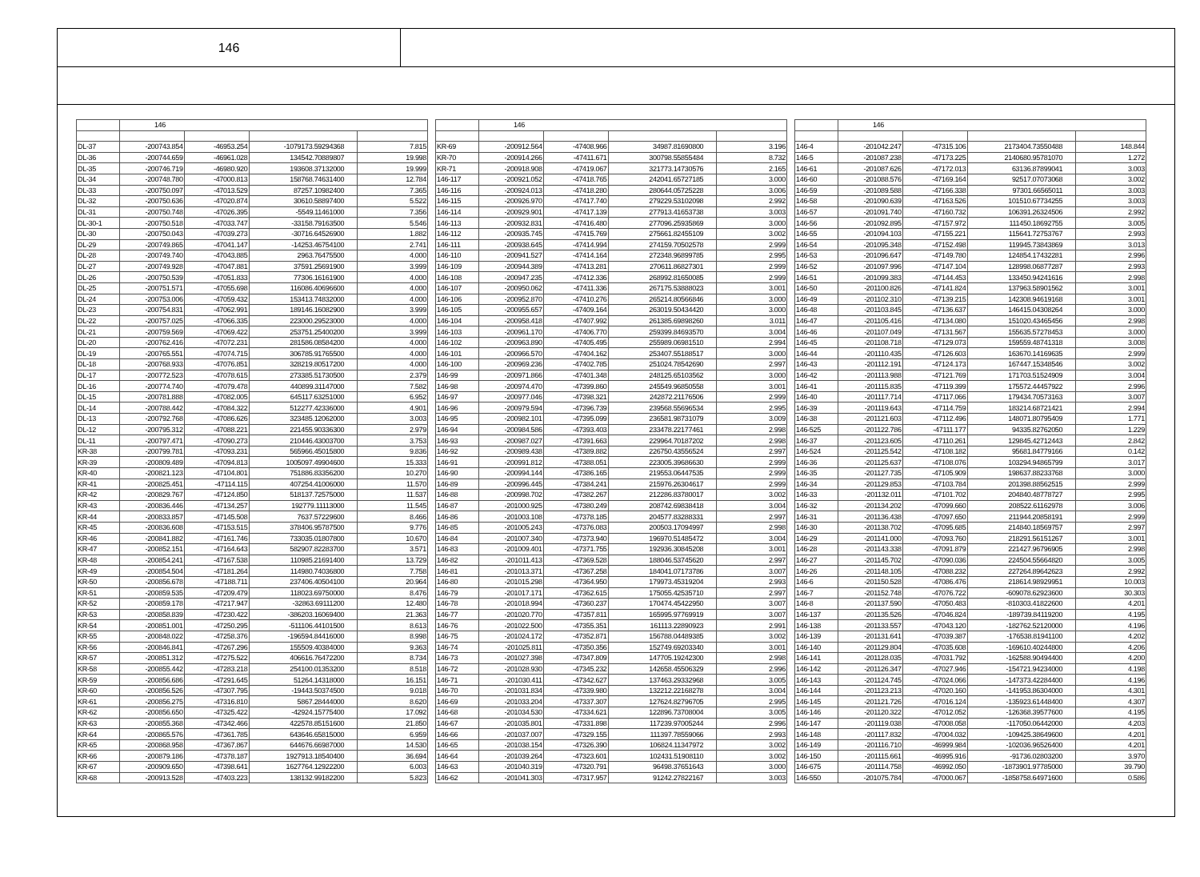146
| | 146 | | | |
| --- | --- | --- | --- | --- |
| DL-37 | -200743.854 | -46953.254 | -1079173.59294368 | 7.815 |
| DL-36 | -200744.659 | -46961.028 | 134542.70889807 | 19.998 |
| DL-35 | -200746.719 | -46980.920 | 193608.37132000 | 19.999 |
| DL-34 | -200748.780 | -47000.813 | 158768.74631400 | 12.784 |
| DL-33 | -200750.097 | -47013.529 | 87257.10982400 | 7.365 |
| DL-32 | -200750.636 | -47020.874 | 30610.58897400 | 5.522 |
| DL-31 | -200750.748 | -47026.395 | -5549.11461000 | 7.356 |
| DL-30-1 | -200750.518 | -47033.747 | -33158.79163500 | 5.546 |
| DL-30 | -200750.043 | -47039.273 | -30716.64526900 | 1.882 |
| DL-29 | -200749.865 | -47041.147 | -14253.46754100 | 2.741 |
| DL-28 | -200749.740 | -47043.885 | 2963.76475500 | 4.000 |
| DL-27 | -200749.928 | -47047.881 | 37591.25691900 | 3.999 |
| DL-26 | -200750.539 | -47051.833 | 77306.16161900 | 4.000 |
| DL-25 | -200751.571 | -47055.698 | 116086.40696600 | 4.000 |
| DL-24 | -200753.006 | -47059.432 | 153413.74832000 | 4.000 |
| DL-23 | -200754.831 | -47062.991 | 189146.16082900 | 3.999 |
| DL-22 | -200757.025 | -47066.335 | 223000.29523000 | 4.000 |
| DL-21 | -200759.569 | -47069.422 | 253751.25400200 | 3.999 |
| DL-20 | -200762.416 | -47072.231 | 281586.08584200 | 4.000 |
| DL-19 | -200765.551 | -47074.715 | 306785.91765500 | 4.000 |
| DL-18 | -200768.933 | -47076.851 | 328219.80517200 | 4.000 |
| DL-17 | -200772.523 | -47078.615 | 273385.51730500 | 2.379 |
| DL-16 | -200774.740 | -47079.478 | 440899.31147000 | 7.582 |
| DL-15 | -200781.888 | -47082.005 | 645117.63251000 | 6.952 |
| DL-14 | -200788.442 | -47084.322 | 512277.42336000 | 4.901 |
| DL-13 | -200792.768 | -47086.626 | 323485.12062000 | 3.003 |
| DL-12 | -200795.312 | -47088.221 | 221455.90336300 | 2.979 |
| DL-11 | -200797.471 | -47090.273 | 210446.43003700 | 3.753 |
| KR-38 | -200799.781 | -47093.231 | 565966.45015800 | 9.836 |
| KR-39 | -200809.489 | -47094.813 | 1005097.49904600 | 15.333 |
| KR-40 | -200821.123 | -47104.801 | 751886.83356200 | 10.270 |
| KR-41 | -200825.451 | -47114.115 | 407254.41006000 | 11.570 |
| KR-42 | -200829.767 | -47124.850 | 518137.72575000 | 11.537 |
| KR-43 | -200836.446 | -47134.257 | 192779.11113000 | 11.545 |
| KR-44 | -200833.857 | -47145.508 | 7637.57229600 | 8.466 |
| KR-45 | -200836.608 | -47153.515 | 378406.95787500 | 9.776 |
| KR-46 | -200841.882 | -47161.746 | 733035.01807800 | 10.670 |
| KR-47 | -200852.151 | -47164.643 | 582907.82283700 | 3.571 |
| KR-48 | -200854.241 | -47167.538 | 110985.21691400 | 13.729 |
| KR-49 | -200854.504 | -47181.264 | 114980.74036800 | 7.758 |
| KR-50 | -200856.678 | -47188.711 | 237406.40504100 | 20.964 |
| KR-51 | -200859.535 | -47209.479 | 118023.69750000 | 8.476 |
| KR-52 | -200859.178 | -47217.947 | -32863.69111200 | 12.480 |
| KR-53 | -200858.839 | -47230.422 | -386203.16069400 | 21.363 |
| KR-54 | -200851.001 | -47250.295 | -511106.44101500 | 8.613 |
| KR-55 | -200848.022 | -47258.376 | -196594.84416000 | 8.998 |
| KR-56 | -200846.841 | -47267.296 | 155509.40384000 | 9.363 |
| KR-57 | -200851.312 | -47275.522 | 406616.76472200 | 8.734 |
| KR-58 | -200855.442 | -47283.218 | 254100.01353200 | 8.518 |
| KR-59 | -200856.686 | -47291.645 | 51264.14318000 | 16.151 |
| KR-60 | -200856.526 | -47307.795 | -19443.50374500 | 9.018 |
| KR-61 | -200856.275 | -47316.810 | 5867.28444000 | 8.620 |
| KR-62 | -200856.650 | -47325.422 | -42924.15775400 | 17.092 |
| KR-63 | -200855.368 | -47342.466 | 422578.85151600 | 21.850 |
| KR-64 | -200865.576 | -47361.785 | 643646.65815000 | 6.959 |
| KR-65 | -200868.958 | -47367.867 | 644676.66987000 | 14.530 |
| KR-66 | -200879.186 | -47378.187 | 1927913.18540400 | 36.694 |
| KR-67 | -200909.650 | -47398.641 | 1627764.12922200 | 6.003 |
| KR-68 | -200913.528 | -47403.223 | 138132.99182200 | 5.823 |
| | 146 | | | |
| --- | --- | --- | --- | --- |
| KR-69 | -200912.564 | -47408.966 | 34987.81690800 | 3.196 |
| KR-70 | -200914.266 | -47411.671 | 300798.55855484 | 8.732 |
| KR-71 | -200918.908 | -47419.067 | 321773.14730576 | 2.165 |
| 146-117 | -200921.052 | -47418.765 | 242041.65727185 | 3.000 |
| 146-116 | -200924.013 | -47418.280 | 280644.05725228 | 3.006 |
| 146-115 | -200926.970 | -47417.740 | 279229.53102098 | 2.992 |
| 146-114 | -200929.901 | -47417.139 | 277913.41653738 | 3.003 |
| 146-113 | -200932.831 | -47416.480 | 277096.25935869 | 3.000 |
| 146-112 | -200935.745 | -47415.769 | 275661.82455109 | 3.002 |
| 146-111 | -200938.645 | -47414.994 | 274159.70502578 | 2.999 |
| 146-110 | -200941.527 | -47414.164 | 272348.96899785 | 2.995 |
| 146-109 | -200944.389 | -47413.281 | 270611.86827301 | 2.999 |
| 146-108 | -200947.235 | -47412.336 | 268992.81650085 | 2.999 |
| 146-107 | -200950.062 | -47411.336 | 267175.53888023 | 3.001 |
| 146-106 | -200952.870 | -47410.276 | 265214.80566846 | 3.000 |
| 146-105 | -200955.657 | -47409.164 | 263019.50434420 | 3.000 |
| 146-104 | -200958.418 | -47407.992 | 261385.69898260 | 3.011 |
| 146-103 | -200961.170 | -47406.770 | 259399.84693570 | 3.004 |
| 146-102 | -200963.890 | -47405.495 | 255989.06981510 | 2.994 |
| 146-101 | -200966.570 | -47404.162 | 253407.55188517 | 3.000 |
| 146-100 | -200969.236 | -47402.785 | 251024.78542690 | 2.997 |
| 146-99 | -200971.866 | -47401.348 | 248125.65103562 | 3.000 |
| 146-98 | -200974.470 | -47399.860 | 245549.96850558 | 3.001 |
| 146-97 | -200977.046 | -47398.321 | 242872.21176506 | 2.999 |
| 146-96 | -200979.594 | -47396.739 | 239568.55696534 | 2.995 |
| 146-95 | -200982.101 | -47395.099 | 236581.98731079 | 3.009 |
| 146-94 | -200984.586 | -47393.403 | 233478.22177461 | 2.998 |
| 146-93 | -200987.027 | -47391.663 | 229964.70187202 | 2.998 |
| 146-92 | -200989.438 | -47389.882 | 226750.43556524 | 2.997 |
| 146-91 | -200991.812 | -47388.051 | 223005.39686630 | 2.999 |
| 146-90 | -200994.144 | -47386.165 | 219553.06447535 | 2.999 |
| 146-89 | -200996.445 | -47384.241 | 215976.26304617 | 2.999 |
| 146-88 | -200998.702 | -47382.267 | 212286.83780017 | 3.002 |
| 146-87 | -201000.925 | -47380.249 | 208742.69838418 | 3.004 |
| 146-86 | -201003.108 | -47378.185 | 204577.83288331 | 2.997 |
| 146-85 | -201005.243 | -47376.083 | 200503.17094997 | 2.998 |
| 146-84 | -201007.340 | -47373.940 | 196970.51485472 | 3.004 |
| 146-83 | -201009.401 | -47371.755 | 192936.30845208 | 3.001 |
| 146-82 | -201011.413 | -47369.528 | 188046.53745620 | 2.997 |
| 146-81 | -201013.371 | -47367.258 | 184041.07173786 | 3.007 |
| 146-80 | -201015.298 | -47364.950 | 179973.45319204 | 2.993 |
| 146-79 | -201017.171 | -47362.615 | 175055.42535710 | 2.997 |
| 146-78 | -201018.994 | -47360.237 | 170474.45422950 | 3.007 |
| 146-77 | -201020.770 | -47357.811 | 165995.97769919 | 3.007 |
| 146-76 | -201022.500 | -47355.351 | 161113.22890923 | 2.991 |
| 146-75 | -201024.172 | -47352.871 | 156788.04489385 | 3.002 |
| 146-74 | -201025.811 | -47350.356 | 152749.69203340 | 3.001 |
| 146-73 | -201027.398 | -47347.809 | 147705.19242300 | 2.998 |
| 146-72 | -201028.930 | -47345.232 | 142658.45506329 | 2.996 |
| 146-71 | -201030.411 | -47342.627 | 137463.29332968 | 3.005 |
| 146-70 | -201031.834 | -47339.980 | 132212.22168278 | 3.004 |
| 146-69 | -201033.204 | -47337.307 | 127624.82796705 | 2.995 |
| 146-68 | -201034.530 | -47334.621 | 122896.73708004 | 3.005 |
| 146-67 | -201035.801 | -47331.898 | 117239.97005244 | 2.996 |
| 146-66 | -201037.007 | -47329.155 | 111397.78559066 | 2.993 |
| 146-65 | -201038.154 | -47326.390 | 106824.11347972 | 3.002 |
| 146-64 | -201039.264 | -47323.601 | 102431.51908110 | 3.002 |
| 146-63 | -201040.319 | -47320.791 | 96498.37651643 | 3.000 |
| 146-62 | -201041.303 | -47317.957 | 91242.27822167 | 3.003 |
| | 146 | | | |
| --- | --- | --- | --- | --- |
| 146-4 | -201042.247 | -47315.106 | 2173404.73550488 | 148.844 |
| 146-5 | -201087.238 | -47173.225 | 2140680.95781070 | 1.272 |
| 146-61 | -201087.626 | -47172.013 | 63136.87899041 | 3.003 |
| 146-60 | -201088.576 | -47169.164 | 92517.07073068 | 3.002 |
| 146-59 | -201089.588 | -47166.338 | 97301.66565011 | 3.003 |
| 146-58 | -201090.639 | -47163.526 | 101510.67734255 | 3.003 |
| 146-57 | -201091.740 | -47160.732 | 106391.26324506 | 2.992 |
| 146-56 | -201092.895 | -47157.972 | 111450.18692755 | 3.005 |
| 146-55 | -201094.103 | -47155.221 | 115641.72753767 | 2.993 |
| 146-54 | -201095.348 | -47152.498 | 119945.73843869 | 3.013 |
| 146-53 | -201096.647 | -47149.780 | 124854.17432281 | 2.996 |
| 146-52 | -201097.996 | -47147.104 | 128998.06877287 | 2.993 |
| 146-51 | -201099.383 | -47144.453 | 133450.94241616 | 2.998 |
| 146-50 | -201100.826 | -47141.824 | 137963.58901562 | 3.001 |
| 146-49 | -201102.310 | -47139.215 | 142308.94619168 | 3.001 |
| 146-48 | -201103.845 | -47136.637 | 146415.04308264 | 3.000 |
| 146-47 | -201105.416 | -47134.080 | 151020.43465456 | 2.998 |
| 146-46 | -201107.049 | -47131.567 | 155635.57278453 | 3.000 |
| 146-45 | -201108.718 | -47129.073 | 159559.48741318 | 3.008 |
| 146-44 | -201110.435 | -47126.603 | 163670.14169635 | 2.999 |
| 146-43 | -201112.191 | -47124.173 | 167447.15348546 | 3.002 |
| 146-42 | -201113.988 | -47121.769 | 171703.51524909 | 3.004 |
| 146-41 | -201115.835 | -47119.399 | 175572.44457922 | 2.996 |
| 146-40 | -201117.714 | -47117.066 | 179434.70573163 | 3.007 |
| 146-39 | -201119.643 | -47114.759 | 183214.68721421 | 2.994 |
| 146-38 | -201121.603 | -47112.496 | 148071.80795409 | 1.771 |
| 146-525 | -201122.786 | -47111.177 | 94335.82762050 | 1.229 |
| 146-37 | -201123.605 | -47110.261 | 129845.42712443 | 2.842 |
| 146-524 | -201125.542 | -47108.182 | 95681.84779166 | 0.142 |
| 146-36 | -201125.637 | -47108.076 | 103294.94865799 | 3.017 |
| 146-35 | -201127.735 | -47105.909 | 198637.88233768 | 3.000 |
| 146-34 | -201129.853 | -47103.784 | 201398.88562515 | 2.999 |
| 146-33 | -201132.011 | -47101.702 | 204840.48778727 | 2.995 |
| 146-32 | -201134.202 | -47099.660 | 208522.61162978 | 3.006 |
| 146-31 | -201136.438 | -47097.650 | 211944.20858191 | 2.999 |
| 146-30 | -201138.702 | -47095.685 | 214840.18569757 | 2.997 |
| 146-29 | -201141.000 | -47093.760 | 218291.56151267 | 3.001 |
| 146-28 | -201143.338 | -47091.879 | 221427.96796905 | 2.998 |
| 146-27 | -201145.702 | -47090.036 | 224504.55664820 | 3.005 |
| 146-26 | -201148.105 | -47088.232 | 227264.89642623 | 2.992 |
| 146-6 | -201150.528 | -47086.476 | 218614.98929951 | 10.003 |
| 146-7 | -201152.748 | -47076.722 | -609078.62923600 | 30.303 |
| 146-8 | -201137.590 | -47050.483 | -810303.41822600 | 4.201 |
| 146-137 | -201135.526 | -47046.824 | -189739.84119200 | 4.195 |
| 146-138 | -201133.557 | -47043.120 | -182762.52120000 | 4.196 |
| 146-139 | -201131.641 | -47039.387 | -176538.81941100 | 4.202 |
| 146-140 | -201129.804 | -47035.608 | -169610.40244800 | 4.206 |
| 146-141 | -201128.035 | -47031.792 | -162588.90494400 | 4.200 |
| 146-142 | -201126.347 | -47027.946 | -154721.94234000 | 4.198 |
| 146-143 | -201124.745 | -47024.066 | -147373.42284400 | 4.196 |
| 146-144 | -201123.213 | -47020.160 | -141953.86304000 | 4.301 |
| 146-145 | -201121.726 | -47016.124 | -135923.61448400 | 4.307 |
| 146-146 | -201120.322 | -47012.052 | -126368.39577600 | 4.195 |
| 146-147 | -201119.038 | -47008.058 | -117050.06442000 | 4.203 |
| 146-148 | -201117.832 | -47004.032 | -109425.38649600 | 4.201 |
| 146-149 | -201116.710 | -46999.984 | -102036.96526400 | 4.201 |
| 146-150 | -201115.661 | -46995.916 | -91736.02803200 | 3.970 |
| 146-675 | -201114.758 | -46992.050 | -1873901.97785000 | 39.790 |
| 146-550 | -201075.784 | -47000.067 | -1858758.64971600 | 0.586 |